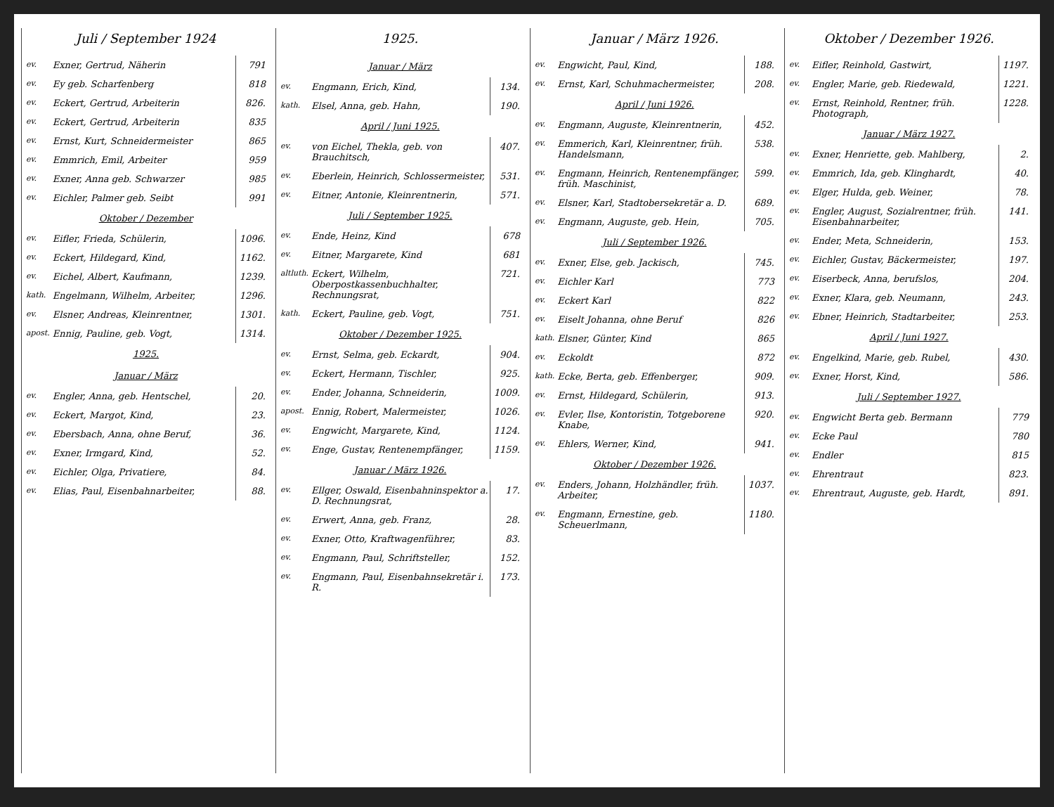Juli / September 1924
| ev. | Exner, Gertrud, Näherin | 791 |
| ev. | Ey geb. Scharfenberg | 818 |
| ev. | Eckert, Gertrud, Arbeiterin | 826. |
| ev. | Eckert, Gertrud, Arbeiterin | 835 |
| ev. | Ernst, Kurt, Schneidermeister | 865 |
| ev. | Emmrich, Emil, Arbeiter | 959 |
| ev. | Exner, Anna geb. Schwarzer | 985 |
| ev. | Eichler, Palmer geb. Seibt | 991 |
| Oktober / Dezember | | |
| ev. | Eifler, Frieda, Schülerin, | 1096. |
| ev. | Eckert, Hildegard, Kind, | 1162. |
| ev. | Eichel, Albert, Kaufmann, | 1239. |
| kath. | Engelmann, Wilhelm, Arbeiter, | 1296. |
| ev. | Elsner, Andreas, Kleinrentner, | 1301. |
| apost. | Ennig, Pauline, geb. Vogt, | 1314. |
| 1925. | | |
| Januar / März | | |
| ev. | Engler, Anna, geb. Hentschel, | 20. |
| ev. | Eckert, Margot, Kind, | 23. |
| ev. | Ebersbach, Anna, ohne Beruf, | 36. |
| ev. | Exner, Irmgard, Kind, | 52. |
| ev. | Eichler, Olga, Privatiere, | 84. |
| ev. | Elias, Paul, Eisenbahnarbeiter, | 88. |
1925.
| Januar / März | | |
| ev. | Engmann, Erich, Kind, | 134. |
| kath. | Elsel, Anna, geb. Hahn, | 190. |
| April / Juni 1925. | | |
| ev. | von Eichel, Thekla, geb. von Brauchitsch, | 407. |
| ev. | Eberlein, Heinrich, Schlossermeister, | 531. |
| ev. | Eitner, Antonie, Kleinrentnerin, | 571. |
| Juli / September 1925. | | |
| ev. | Ende, Heinz, Kind | 678 |
| ev. | Eitner, Margarete, Kind | 681 |
| altluth. | Eckert, Wilhelm, Oberpostkassenbuchhalter, Rechnungsrat, | 721. |
| kath. | Eckert, Pauline, geb. Vogt, | 751. |
| Oktober / Dezember 1925. | | |
| ev. | Ernst, Selma, geb. Eckardt, | 904. |
| ev. | Eckert, Hermann, Tischler, | 925. |
| ev. | Ender, Johanna, Schneiderin, | 1009. |
| apost. | Ennig, Robert, Malermeister, | 1026. |
| ev. | Engwicht, Margarete, Kind, | 1124. |
| ev. | Enge, Gustav, Rentenempfänger, | 1159. |
| Januar / März 1926. | | |
| ev. | Ellger, Oswald, Eisenbahninspektor a. D. Rechnungsrat, | 17. |
| ev. | Erwert, Anna, geb. Franz, | 28. |
| ev. | Exner, Otto, Kraftwagenführer, | 83. |
| ev. | Engmann, Paul, Schriftsteller, | 152. |
| ev. | Engmann, Paul, Eisenbahnsekretär i. R. | 173. |
Januar / März 1926.
| ev. | Engwicht, Paul, Kind, | 188. |
| ev. | Ernst, Karl, Schuhmachermeister, | 208. |
| April / Juni 1926. | | |
| ev. | Engmann, Auguste, Kleinrentnerin, | 452. |
| ev. | Emmerich, Karl, Kleinrentner, früh. Handelsmann, | 538. |
| ev. | Engmann, Heinrich, Rentenempfänger, früh. Maschinist, | 599. |
| ev. | Elsner, Karl, Stadtobersekretär a. D. | 689. |
| ev. | Engmann, Auguste, geb. Hein, | 705. |
| Juli / September 1926. | | |
| ev. | Exner, Else, geb. Jackisch, | 745. |
| ev. | Eichler Karl | 773 |
| ev. | Eckert Karl | 822 |
| ev. | Eiselt Johanna, ohne Beruf | 826 |
| kath. | Elsner, Günter, Kind | 865 |
| ev. | Eckoldt | 872 |
| kath. | Ecke, Berta, geb. Effenberger, | 909. |
| ev. | Ernst, Hildegard, Schülerin, | 913. |
| ev. | Evler, Ilse, Kontoristin, Totgeborene Knabe, | 920. |
| ev. | Ehlers, Werner, Kind, | 941. |
| Oktober / Dezember 1926. | | |
| ev. | Enders, Johann, Holzhändler, früh. Arbeiter, | 1037. |
| ev. | Engmann, Ernestine, geb. Scheuerlmann, | 1180. |
Oktober / Dezember 1926.
| ev. | Eifler, Reinhold, Gastwirt, | 1197. |
| ev. | Engler, Marie, geb. Riedewald, | 1221. |
| ev. | Ernst, Reinhold, Rentner, früh. Photograph, | 1228. |
| Januar / März 1927. | | |
| ev. | Exner, Henriette, geb. Mahlberg, | 2. |
| ev. | Emmrich, Ida, geb. Klinghardt, | 40. |
| ev. | Elger, Hulda, geb. Weiner, | 78. |
| ev. | Engler, August, Sozialrentner, früh. Eisenbahnarbeiter, | 141. |
| ev. | Ender, Meta, Schneiderin, | 153. |
| ev. | Eichler, Gustav, Bäckermeister, | 197. |
| ev. | Eiserbeck, Anna, berufslos, | 204. |
| ev. | Exner, Klara, geb. Neumann, | 243. |
| ev. | Ebner, Heinrich, Stadtarbeiter, | 253. |
| April / Juni 1927. | | |
| ev. | Engelkind, Marie, geb. Rubel, | 430. |
| ev. | Exner, Horst, Kind, | 586. |
| Juli / September 1927. | | |
| ev. | Engwicht Berta geb. Bermann | 779 |
| ev. | Ecke Paul | 780 |
| ev. | Endler | 815 |
| ev. | Ehrentraut | 823. |
| ev. | Ehrentraut, Auguste, geb. Hardt, | 891. |